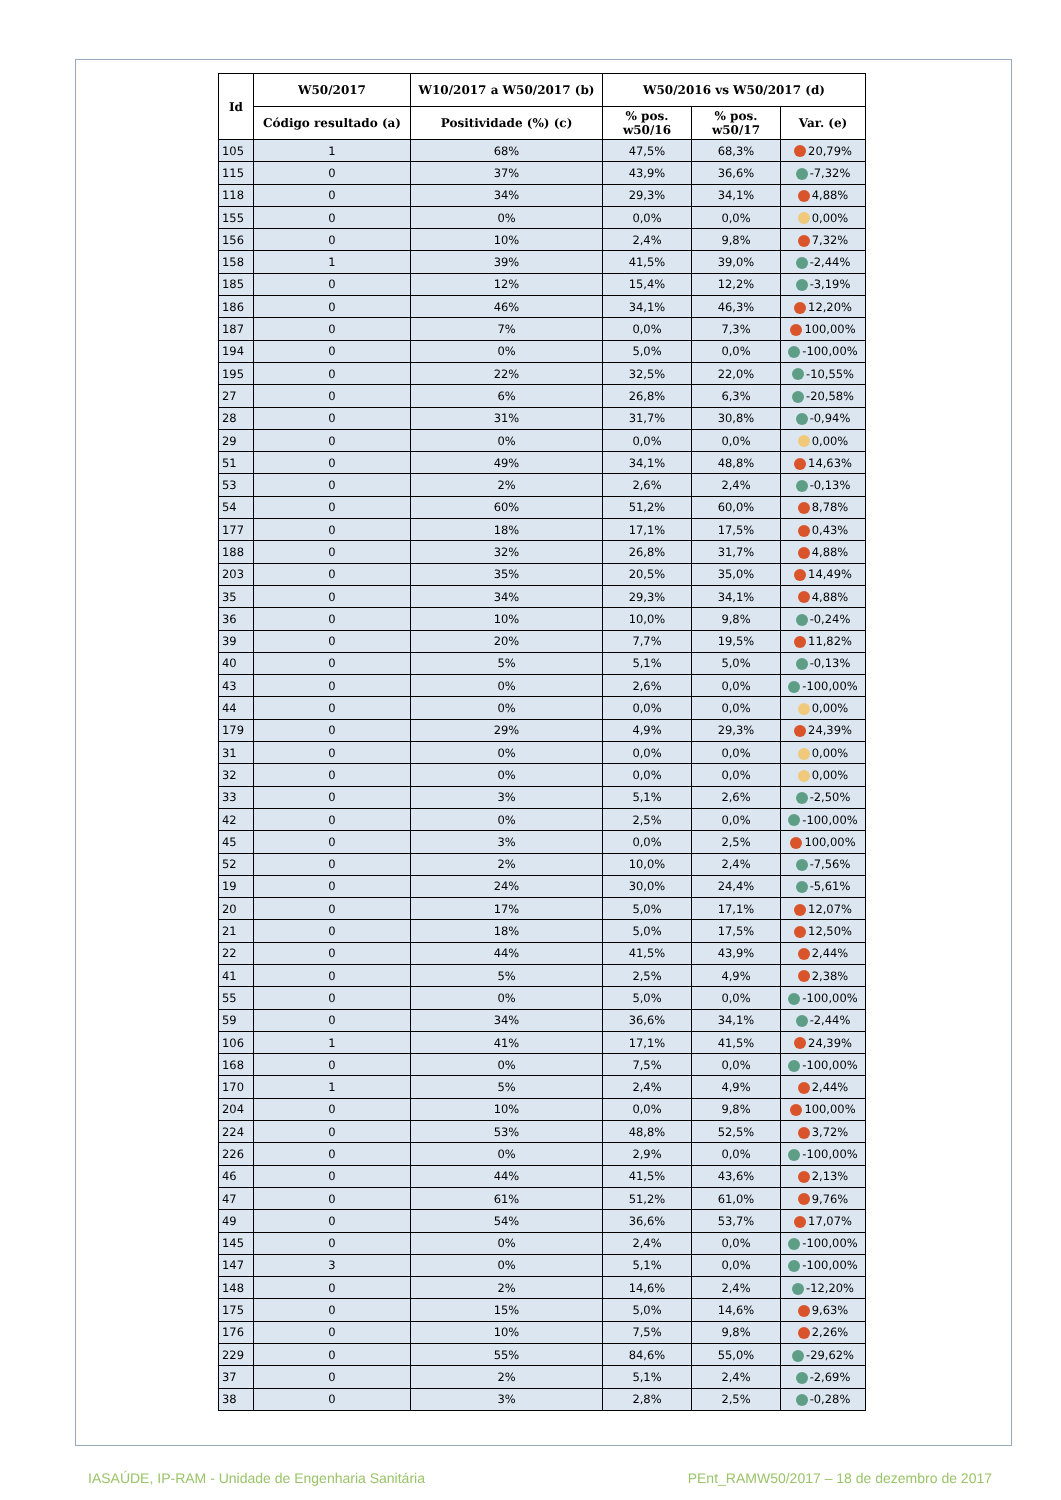| Id | W50/2017 | W10/2017 a W50/2017 (b) | W50/2016 vs W50/2017 (d) | | |
| --- | --- | --- | --- | --- | --- |
| | Código resultado (a) | Positividade (%) (c) | % pos. w50/16 | % pos. w50/17 | Var. (e) |
| 105 | 1 | 68% | 47,5% | 68,3% | 20,79% |
| 115 | 0 | 37% | 43,9% | 36,6% | -7,32% |
| 118 | 0 | 34% | 29,3% | 34,1% | 4,88% |
| 155 | 0 | 0% | 0,0% | 0,0% | 0,00% |
| 156 | 0 | 10% | 2,4% | 9,8% | 7,32% |
| 158 | 1 | 39% | 41,5% | 39,0% | -2,44% |
| 185 | 0 | 12% | 15,4% | 12,2% | -3,19% |
| 186 | 0 | 46% | 34,1% | 46,3% | 12,20% |
| 187 | 0 | 7% | 0,0% | 7,3% | 100,00% |
| 194 | 0 | 0% | 5,0% | 0,0% | -100,00% |
| 195 | 0 | 22% | 32,5% | 22,0% | -10,55% |
| 27 | 0 | 6% | 26,8% | 6,3% | -20,58% |
| 28 | 0 | 31% | 31,7% | 30,8% | -0,94% |
| 29 | 0 | 0% | 0,0% | 0,0% | 0,00% |
| 51 | 0 | 49% | 34,1% | 48,8% | 14,63% |
| 53 | 0 | 2% | 2,6% | 2,4% | -0,13% |
| 54 | 0 | 60% | 51,2% | 60,0% | 8,78% |
| 177 | 0 | 18% | 17,1% | 17,5% | 0,43% |
| 188 | 0 | 32% | 26,8% | 31,7% | 4,88% |
| 203 | 0 | 35% | 20,5% | 35,0% | 14,49% |
| 35 | 0 | 34% | 29,3% | 34,1% | 4,88% |
| 36 | 0 | 10% | 10,0% | 9,8% | -0,24% |
| 39 | 0 | 20% | 7,7% | 19,5% | 11,82% |
| 40 | 0 | 5% | 5,1% | 5,0% | -0,13% |
| 43 | 0 | 0% | 2,6% | 0,0% | -100,00% |
| 44 | 0 | 0% | 0,0% | 0,0% | 0,00% |
| 179 | 0 | 29% | 4,9% | 29,3% | 24,39% |
| 31 | 0 | 0% | 0,0% | 0,0% | 0,00% |
| 32 | 0 | 0% | 0,0% | 0,0% | 0,00% |
| 33 | 0 | 3% | 5,1% | 2,6% | -2,50% |
| 42 | 0 | 0% | 2,5% | 0,0% | -100,00% |
| 45 | 0 | 3% | 0,0% | 2,5% | 100,00% |
| 52 | 0 | 2% | 10,0% | 2,4% | -7,56% |
| 19 | 0 | 24% | 30,0% | 24,4% | -5,61% |
| 20 | 0 | 17% | 5,0% | 17,1% | 12,07% |
| 21 | 0 | 18% | 5,0% | 17,5% | 12,50% |
| 22 | 0 | 44% | 41,5% | 43,9% | 2,44% |
| 41 | 0 | 5% | 2,5% | 4,9% | 2,38% |
| 55 | 0 | 0% | 5,0% | 0,0% | -100,00% |
| 59 | 0 | 34% | 36,6% | 34,1% | -2,44% |
| 106 | 1 | 41% | 17,1% | 41,5% | 24,39% |
| 168 | 0 | 0% | 7,5% | 0,0% | -100,00% |
| 170 | 1 | 5% | 2,4% | 4,9% | 2,44% |
| 204 | 0 | 10% | 0,0% | 9,8% | 100,00% |
| 224 | 0 | 53% | 48,8% | 52,5% | 3,72% |
| 226 | 0 | 0% | 2,9% | 0,0% | -100,00% |
| 46 | 0 | 44% | 41,5% | 43,6% | 2,13% |
| 47 | 0 | 61% | 51,2% | 61,0% | 9,76% |
| 49 | 0 | 54% | 36,6% | 53,7% | 17,07% |
| 145 | 0 | 0% | 2,4% | 0,0% | -100,00% |
| 147 | 3 | 0% | 5,1% | 0,0% | -100,00% |
| 148 | 0 | 2% | 14,6% | 2,4% | -12,20% |
| 175 | 0 | 15% | 5,0% | 14,6% | 9,63% |
| 176 | 0 | 10% | 7,5% | 9,8% | 2,26% |
| 229 | 0 | 55% | 84,6% | 55,0% | -29,62% |
| 37 | 0 | 2% | 5,1% | 2,4% | -2,69% |
| 38 | 0 | 3% | 2,8% | 2,5% | -0,28% |
IASAÚDE, IP-RAM - Unidade de Engenharia Sanitária
PEnt_RAMW50/2017 – 18 de dezembro de 2017